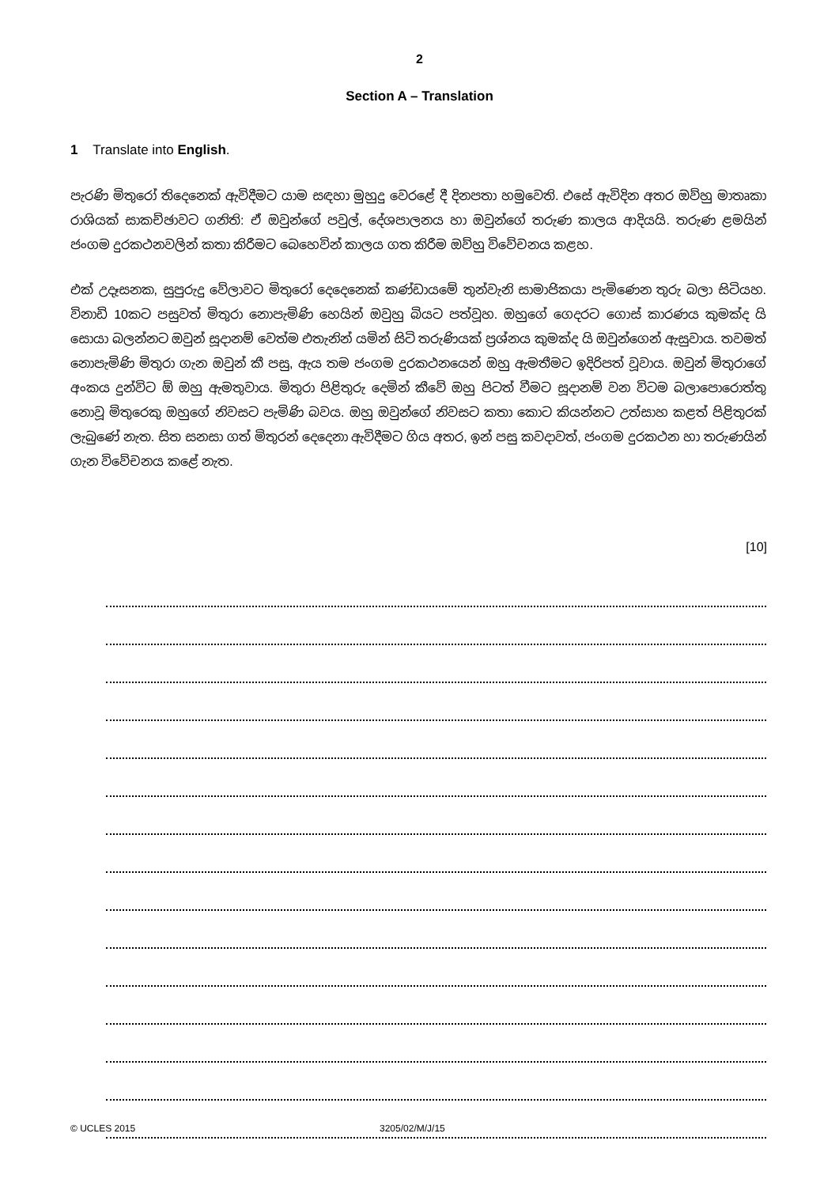2
Section A – Translation
1 Translate into English.
පැරණි මිතුරෝ තිදෙනෙක් ඇවිදීමට යාම සඳහා මුහුදු වෙරළේ දී දිනපතා හමුවෙති. එසේ ඇවිදින අතර ඔව්හු මාතෘකා රාශියක් සාකච්ඡාවට ගනිති: ඒ ඔවුන්ගේ පවුල්, දේශපාලනය හා ඔවුන්ගේ තරුණ කාලය ආදියයි. තරුණ ළමයින් ජංගම දුරකථනවලින් කතා කිරීමට බෙහෙවින් කාලය ගත කිරීම ඔව්හු විවේචනය කළහ.
එක් උදෑසනක, සුපුරුදු වේලාවට මිතුරෝ දෙදෙනෙක් කණ්ඩායමේ තුන්වැනි සාමාජිකයා පැමිණෙන තුරු බලා සිටියහ. විනාඩි 10කට පසුවත් මිතුරා නොපැමිණි හෙයින් ඔවුහු බියට පත්වූහ. ඔහුගේ ගෙදරට ගොස් කාරණය කුමක්ද යි සොයා බලන්නට ඔවුන් සූදානම් වෙත්ම එතැනින් යමින් සිටි තරුණියක් ප්‍රශ්නය කුමක්ද යි ඔවුන්ගෙන් ඇසුවාය. තවමත් නොපැමිණි මිතුරා ගැන ඔවුන් කී පසු, ඇය තම ජංගම දුරකථනයෙන් ඔහු ඇමතීමට ඉදිරිපත් වූවාය. ඔවුන් මිතුරාගේ අංකය දුන්විට ඕ ඔහු ඇමතුවාය. මිතුරා පිළිතුරු දෙමින් කීවේ ඔහු පිටත් වීමට සූදානම් වන විටම බලාපොරොත්තු නොවූ මිතුරෙකු ඔහුගේ නිවසට පැමිණි බවය. ඔහු ඔවුන්ගේ නිවසට කතා කොට කියන්නට උත්සාහ කළත් පිළිතුරක් ලැබුණේ නැත. සිත සනසා ගත් මිතුරන් දෙදෙනා ඇවිදීමට ගිය අතර, ඉන් පසු කවදාවත්, ජංගම දුරකථන හා තරුණයින් ගැන විවේචනය කළේ නැත.
[10]
© UCLES 2015 3205/02/M/J/15